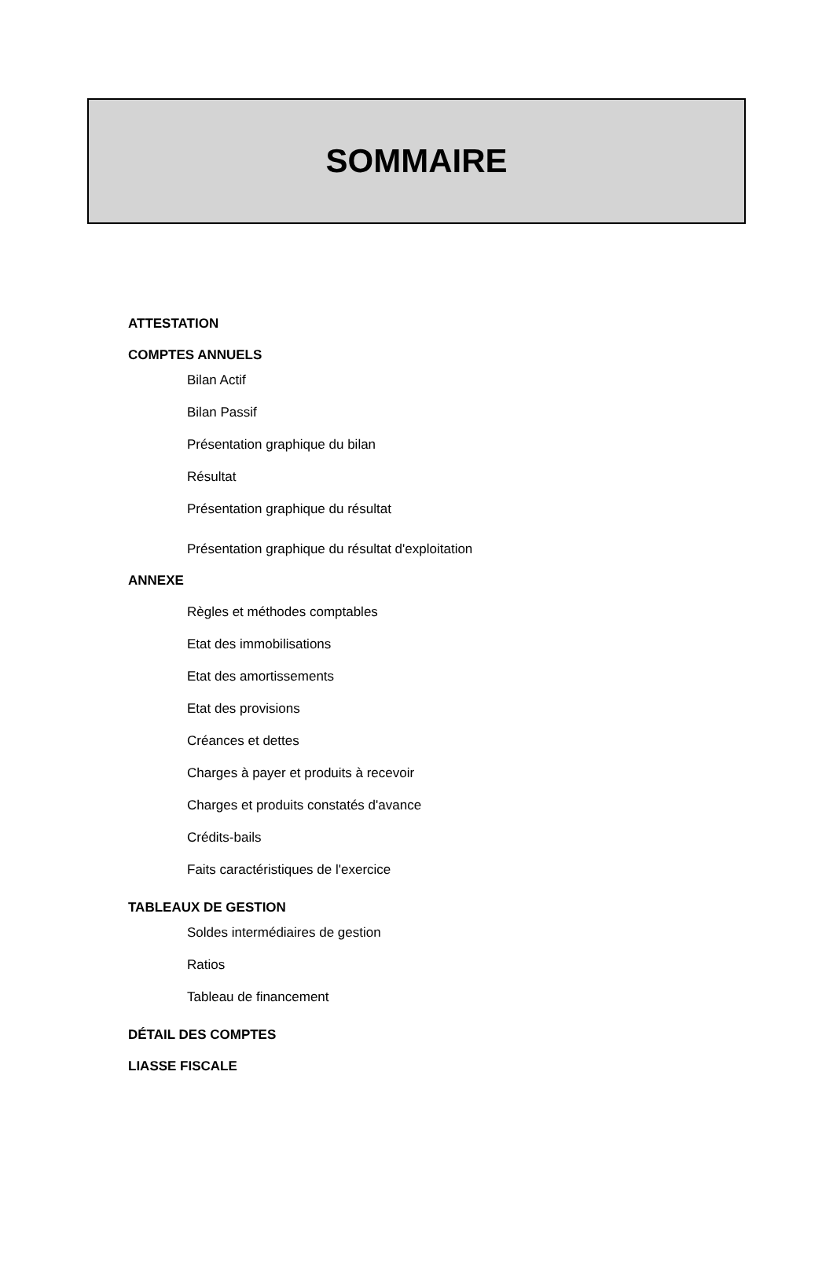SOMMAIRE
ATTESTATION
COMPTES ANNUELS
Bilan Actif
Bilan Passif
Présentation graphique du bilan
Résultat
Présentation graphique du résultat
Présentation graphique du résultat d'exploitation
ANNEXE
Règles et méthodes comptables
Etat des immobilisations
Etat des amortissements
Etat des provisions
Créances et dettes
Charges à payer et produits à recevoir
Charges et produits constatés d'avance
Crédits-bails
Faits caractéristiques de l'exercice
TABLEAUX DE GESTION
Soldes intermédiaires de gestion
Ratios
Tableau de financement
DÉTAIL DES COMPTES
LIASSE FISCALE